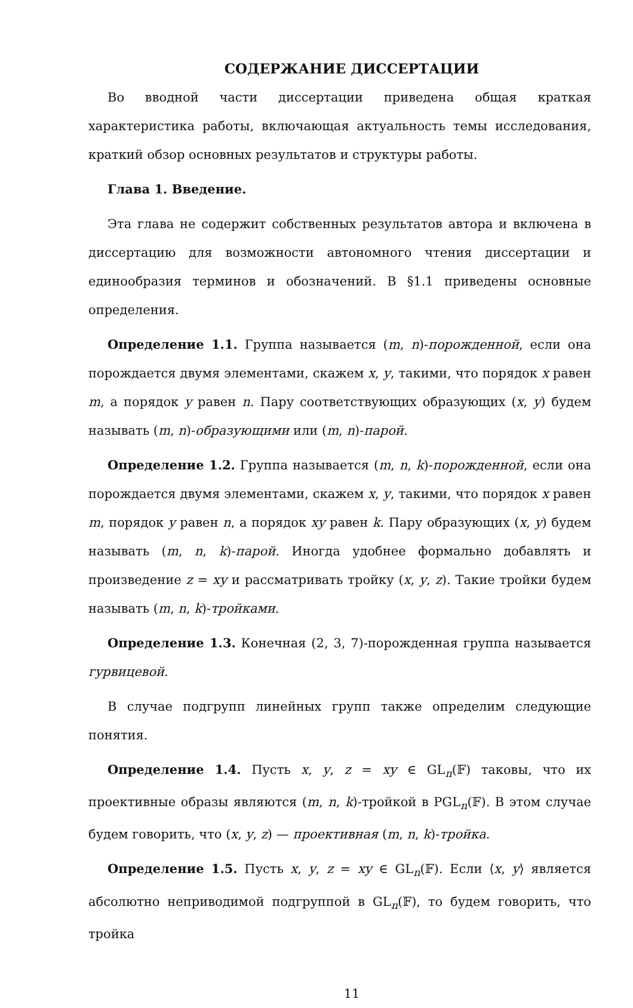СОДЕРЖАНИЕ ДИССЕРТАЦИИ
Во вводной части диссертации приведена общая краткая характеристика работы, включающая актуальность темы исследования, краткий обзор основных результатов и структуры работы.
Глава 1. Введение.
Эта глава не содержит собственных результатов автора и включена в диссертацию для возможности автономного чтения диссертации и единообразия терминов и обозначений. В §1.1 приведены основные определения.
Определение 1.1. Группа называется (m, n)-порожденной, если она порождается двумя элементами, скажем x, y, такими, что порядок x равен m, а порядок y равен n. Пару соответствующих образующих (x, y) будем называть (m, n)-образующими или (m, n)-парой.
Определение 1.2. Группа называется (m, n, k)-порожденной, если она порождается двумя элементами, скажем x, y, такими, что порядок x равен m, порядок y равен n, а порядок xy равен k. Пару образующих (x, y) будем называть (m, n, k)-парой. Иногда удобнее формально добавлять и произведение z = xy и рассматривать тройку (x, y, z). Такие тройки будем называть (m, n, k)-тройками.
Определение 1.3. Конечная (2, 3, 7)-порожденная группа называется гурвицевой.
В случае подгрупп линейных групп также определим следующие понятия.
Определение 1.4. Пусть x, y, z = xy ∈ GL<sub>n</sub>(𝔽) таковы, что их проективные образы являются (m, n, k)-тройкой в PGL<sub>n</sub>(𝔽). В этом случае будем говорить, что (x, y, z) — проективная (m, n, k)-тройка.
Определение 1.5. Пусть x, y, z = xy ∈ GL<sub>n</sub>(𝔽). Если ⟨x, y⟩ является абсолютно неприводимой подгруппой в GL<sub>n</sub>(𝔽), то будем говорить, что тройка
11